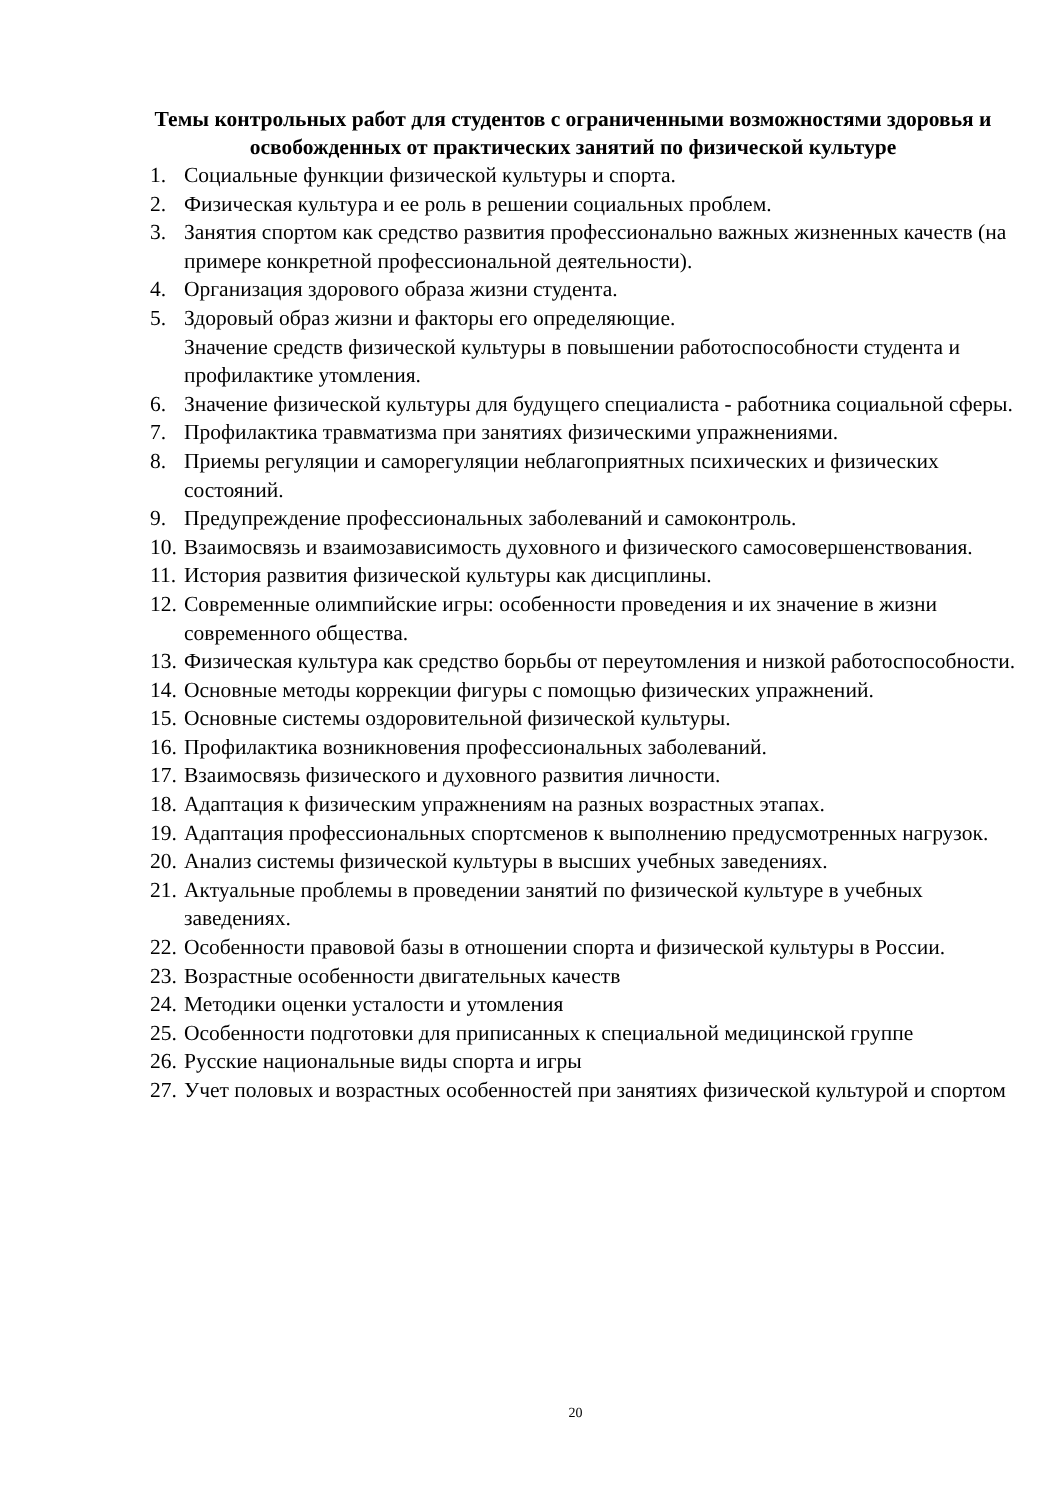Темы контрольных работ для студентов с ограниченными возможностями здоровья и освобожденных от практических занятий по физической культуре
1. Социальные функции физической культуры и спорта.
2. Физическая культура и ее роль в решении социальных проблем.
3. Занятия спортом как средство развития профессионально важных жизненных качеств (на примере конкретной профессиональной деятельности).
4. Организация здорового образа жизни студента.
5. Здоровый образ жизни и факторы его определяющие.
Значение средств физической культуры в повышении работоспособности студента и профилактике утомления.
6. Значение физической культуры для будущего специалиста - работника социальной сферы.
7. Профилактика травматизма при занятиях физическими упражнениями.
8. Приемы регуляции и саморегуляции неблагоприятных психических и физических состояний.
9. Предупреждение профессиональных заболеваний и самоконтроль.
10. Взаимосвязь и взаимозависимость духовного и физического самосовершенствования.
11. История развития физической культуры как дисциплины.
12. Современные олимпийские игры: особенности проведения и их значение в жизни современного общества.
13. Физическая культура как средство борьбы от переутомления и низкой работоспособности.
14. Основные методы коррекции фигуры с помощью физических упражнений.
15. Основные системы оздоровительной физической культуры.
16. Профилактика возникновения профессиональных заболеваний.
17. Взаимосвязь физического и духовного развития личности.
18. Адаптация к физическим упражнениям на разных возрастных этапах.
19. Адаптация профессиональных спортсменов к выполнению предусмотренных нагрузок.
20. Анализ системы физической культуры в высших учебных заведениях.
21. Актуальные проблемы в проведении занятий по физической культуре в учебных заведениях.
22. Особенности правовой базы в отношении спорта и физической культуры в России.
23. Возрастные особенности двигательных качеств
24. Методики оценки усталости и утомления
25. Особенности подготовки для приписанных к специальной медицинской группе
26. Русские национальные виды спорта и игры
27. Учет половых и возрастных особенностей при занятиях физической культурой и спортом
20